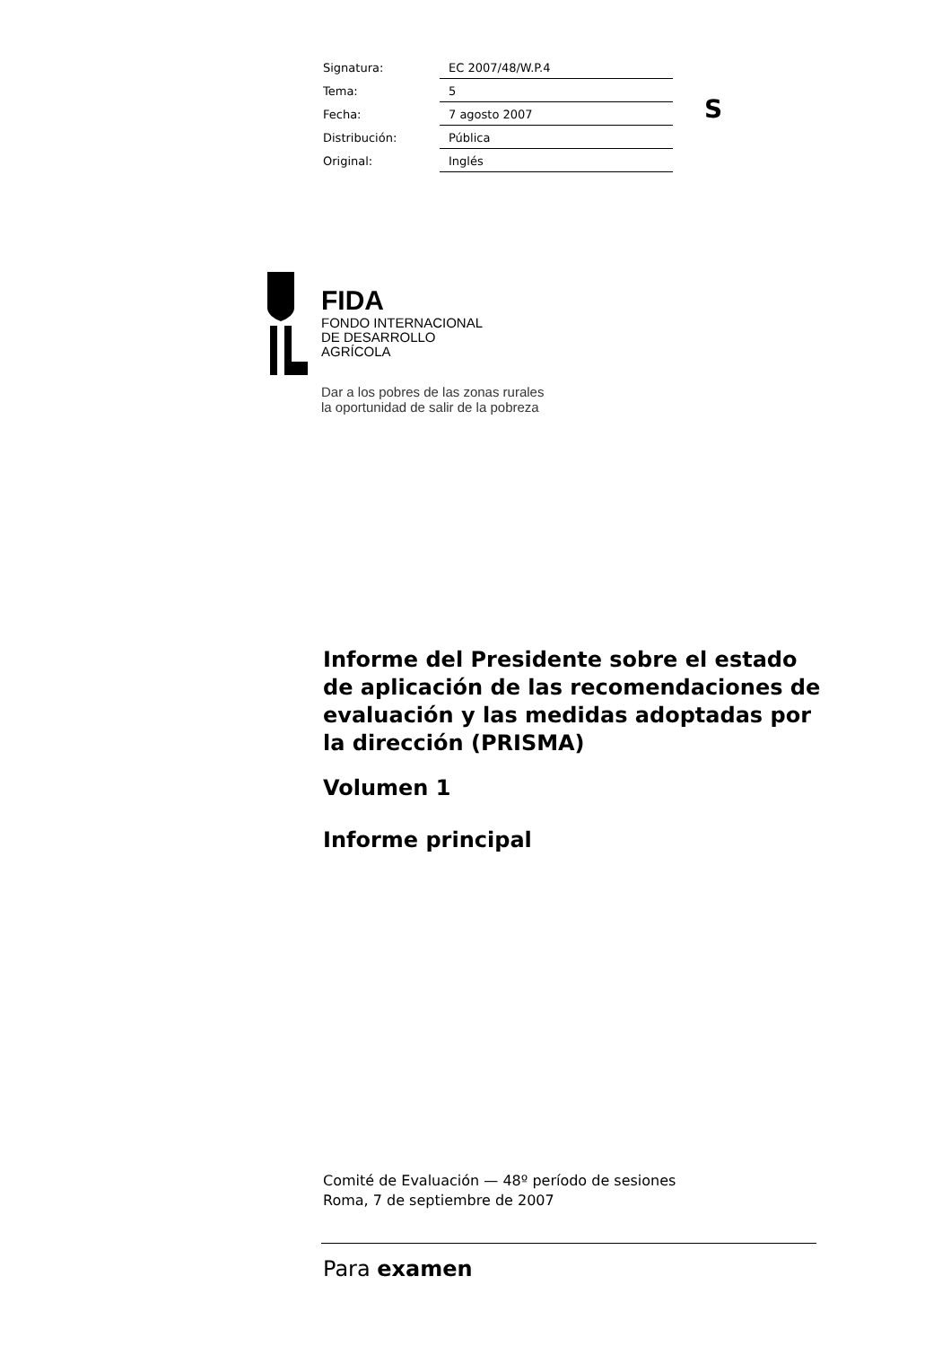| Signatura: | EC 2007/48/W.P.4 |
| Tema: | 5 |
| Fecha: | 7 agosto 2007 |
| Distribución: | Pública |
| Original: | Inglés |
S
FIDA
FONDO INTERNACIONAL
DE DESARROLLO
AGRÍCOLA
Dar a los pobres de las zonas rurales
la oportunidad de salir de la pobreza
Informe del Presidente sobre el estado de aplicación de las recomendaciones de evaluación y las medidas adoptadas por la dirección (PRISMA)
Volumen 1
Informe principal
Comité de Evaluación — 48º período de sesiones
Roma, 7 de septiembre de 2007
Para examen